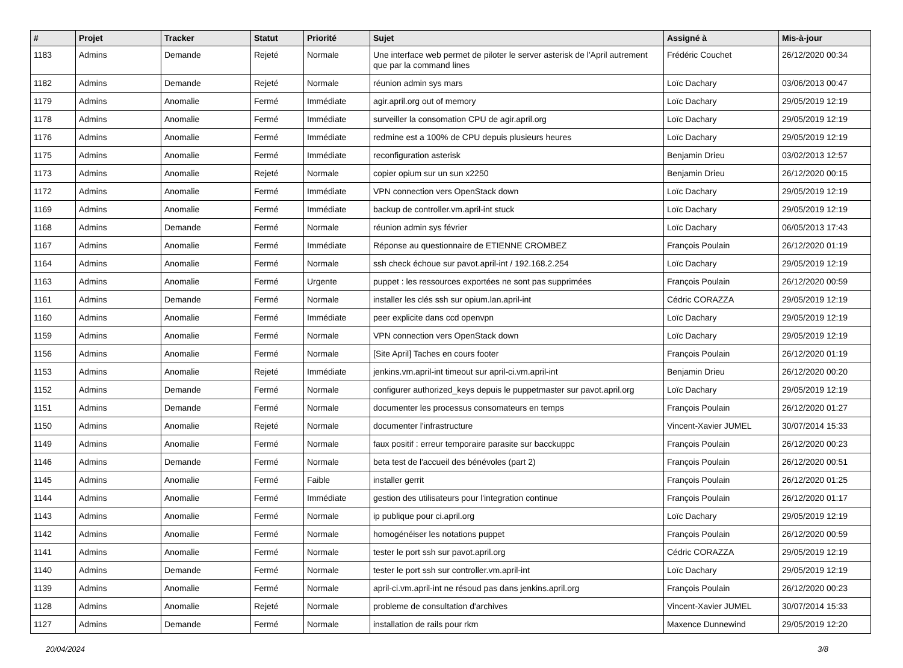| # | Projet | Tracker | Statut | Priorité | Sujet | Assigné à | Mis-à-jour |
| --- | --- | --- | --- | --- | --- | --- | --- |
| 1183 | Admins | Demande | Rejeté | Normale | Une interface web permet de piloter le server asterisk de l'April autrement que par la command lines | Frédéric Couchet | 26/12/2020 00:34 |
| 1182 | Admins | Demande | Rejeté | Normale | réunion admin sys mars | Loïc Dachary | 03/06/2013 00:47 |
| 1179 | Admins | Anomalie | Fermé | Immédiate | agir.april.org out of memory | Loïc Dachary | 29/05/2019 12:19 |
| 1178 | Admins | Anomalie | Fermé | Immédiate | surveiller la consomation CPU de agir.april.org | Loïc Dachary | 29/05/2019 12:19 |
| 1176 | Admins | Anomalie | Fermé | Immédiate | redmine est a 100% de CPU depuis plusieurs heures | Loïc Dachary | 29/05/2019 12:19 |
| 1175 | Admins | Anomalie | Fermé | Immédiate | reconfiguration asterisk | Benjamin Drieu | 03/02/2013 12:57 |
| 1173 | Admins | Anomalie | Rejeté | Normale | copier opium sur un sun x2250 | Benjamin Drieu | 26/12/2020 00:15 |
| 1172 | Admins | Anomalie | Fermé | Immédiate | VPN connection vers OpenStack down | Loïc Dachary | 29/05/2019 12:19 |
| 1169 | Admins | Anomalie | Fermé | Immédiate | backup de controller.vm.april-int stuck | Loïc Dachary | 29/05/2019 12:19 |
| 1168 | Admins | Demande | Fermé | Normale | réunion admin sys février | Loïc Dachary | 06/05/2013 17:43 |
| 1167 | Admins | Anomalie | Fermé | Immédiate | Réponse au questionnaire de ETIENNE CROMBEZ | François Poulain | 26/12/2020 01:19 |
| 1164 | Admins | Anomalie | Fermé | Normale | ssh check échoue sur pavot.april-int / 192.168.2.254 | Loïc Dachary | 29/05/2019 12:19 |
| 1163 | Admins | Anomalie | Fermé | Urgente | puppet : les ressources exportées ne sont pas supprimées | François Poulain | 26/12/2020 00:59 |
| 1161 | Admins | Demande | Fermé | Normale | installer les clés ssh sur opium.lan.april-int | Cédric CORAZZA | 29/05/2019 12:19 |
| 1160 | Admins | Anomalie | Fermé | Immédiate | peer explicite dans ccd openvpn | Loïc Dachary | 29/05/2019 12:19 |
| 1159 | Admins | Anomalie | Fermé | Normale | VPN connection vers OpenStack down | Loïc Dachary | 29/05/2019 12:19 |
| 1156 | Admins | Anomalie | Fermé | Normale | [Site April] Taches en cours footer | François Poulain | 26/12/2020 01:19 |
| 1153 | Admins | Anomalie | Rejeté | Immédiate | jenkins.vm.april-int timeout sur april-ci.vm.april-int | Benjamin Drieu | 26/12/2020 00:20 |
| 1152 | Admins | Demande | Fermé | Normale | configurer authorized_keys depuis le puppetmaster sur pavot.april.org | Loïc Dachary | 29/05/2019 12:19 |
| 1151 | Admins | Demande | Fermé | Normale | documenter les processus consomateurs en temps | François Poulain | 26/12/2020 01:27 |
| 1150 | Admins | Anomalie | Rejeté | Normale | documenter l'infrastructure | Vincent-Xavier JUMEL | 30/07/2014 15:33 |
| 1149 | Admins | Anomalie | Fermé | Normale | faux positif : erreur temporaire parasite sur bacckuppc | François Poulain | 26/12/2020 00:23 |
| 1146 | Admins | Demande | Fermé | Normale | beta test de l'accueil des bénévoles (part 2) | François Poulain | 26/12/2020 00:51 |
| 1145 | Admins | Anomalie | Fermé | Faible | installer gerrit | François Poulain | 26/12/2020 01:25 |
| 1144 | Admins | Anomalie | Fermé | Immédiate | gestion des utilisateurs pour l'integration continue | François Poulain | 26/12/2020 01:17 |
| 1143 | Admins | Anomalie | Fermé | Normale | ip publique pour ci.april.org | Loïc Dachary | 29/05/2019 12:19 |
| 1142 | Admins | Anomalie | Fermé | Normale | homogénéiser les notations puppet | François Poulain | 26/12/2020 00:59 |
| 1141 | Admins | Anomalie | Fermé | Normale | tester le port ssh sur pavot.april.org | Cédric CORAZZA | 29/05/2019 12:19 |
| 1140 | Admins | Demande | Fermé | Normale | tester le port ssh sur controller.vm.april-int | Loïc Dachary | 29/05/2019 12:19 |
| 1139 | Admins | Anomalie | Fermé | Normale | april-ci.vm.april-int ne résoud pas dans jenkins.april.org | François Poulain | 26/12/2020 00:23 |
| 1128 | Admins | Anomalie | Rejeté | Normale | probleme de consultation d'archives | Vincent-Xavier JUMEL | 30/07/2014 15:33 |
| 1127 | Admins | Demande | Fermé | Normale | installation de rails pour rkm | Maxence Dunnewind | 29/05/2019 12:20 |
20/04/2024 3/8